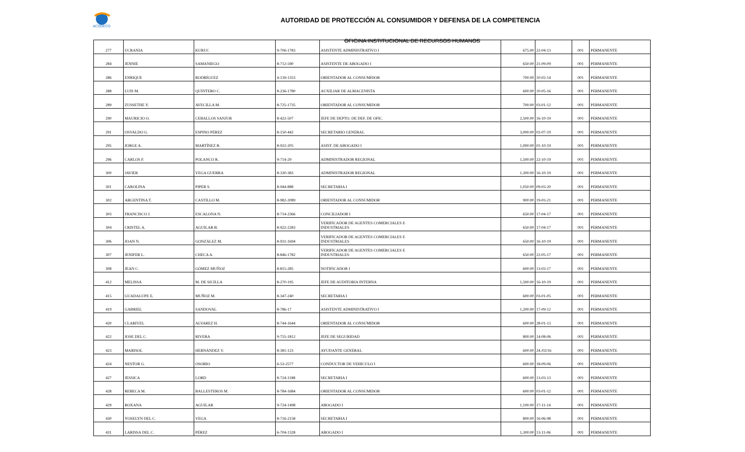ACODECO
AUTORIDAD DE PROTECCIÓN AL CONSUMIDOR Y DEFENSA DE LA COMPETENCIA
OFICINA INSTITUCIONAL DE RECURSOS HUMANOS
| 277 | UCRANIA | KURUC | 9-706-1783 | ASISTENTE ADMINISTRATIVO I | 675.00 | 22-04-13 | 001 | PERMANENTE |
| 284 | JENNIE | SAMANIEGO | 8-712-590 | ASISTENTE DE ABOGADO I | 650.00 | 21-09-09 | 001 | PERMANENTE |
| 286 | ENRIQUE | RODRÍGUEZ | 4-139-1353 | ORIENTADOR AL CONSUMIDOR | 700.00 | 10-02-14 | 001 | PERMANENTE |
| 288 | LUIS M. | QUINTERO C. | 8-236-1780 | AUXILIAR DE ALMACENISTA | 600.00 | 10-05-16 | 001 | PERMANENTE |
| 289 | ZUSSETHE Y. | AVECILLA M. | 8-725-1735 | ORIENTADOR AL CONSUMIDOR | 700.00 | 03-01-12 | 001 | PERMANENTE |
| 290 | MAURICIO O. | CEBALLOS SANJUR | 8-422-507 | JEFE DE DEPTO. DE DEF. DE OFIC. | 2,500.00 | 16-10-19 | 001 | PERMANENTE |
| 291 | OSVALDO G. | ESPINO PÉREZ | 8-150-442 | SECRETARIO GENERAL | 3,000.00 | 02-07-19 | 001 | PERMANENTE |
| 295 | JORGE A. | MARTÍNEZ B. | 8-922-205 | ASIST. DE ABOGADO I | 1,000.00 | 01-10-19 | 001 | PERMANENTE |
| 296 | CARLOS F. | POLANCO R. | 9-714-29 | ADMINISTRADOR REGIONAL | 1,500.00 | 22-10-19 | 001 | PERMANENTE |
| 300 | JAVIER | VEGA GUERRA | 8-330-383 | ADMINISTRADOR REGIONAL | 1,300.00 | 16-10-19 | 001 | PERMANENTE |
| 301 | CAROLINA | PIPER S. | 8-944-888 | SECRETARIA I | 1,050.00 | 09-03-20 | 001 | PERMANENTE |
| 302 | ARGENTINA T. | CASTILLO M. | 8-982-2089 | ORIENTADOR AL CONSUMIDOR | 900.00 | 19-03-21 | 001 | PERMANENTE |
| 303 | FRANCISCO J. | ESCALONA N. | 8-714-2366 | CONCILIADOR I | 650.00 | 17-04-17 | 001 | PERMANENTE |
| 304 | CRISTEL A. | AGUILAR B. | 8-922-2283 | VERIFICADOR DE AGENTES COMERCIALES E INDUSTRIALES | 650.00 | 17-04-17 | 001 | PERMANENTE |
| 306 | JOAN N. | GONZÁLEZ M. | 8-931-1694 | VERIFICADOR DE AGENTES COMERCIALES E INDUSTRIALES | 650.00 | 16-10-19 | 001 | PERMANENTE |
| 307 | JENIFER L. | CHECA A. | 8-846-1782 | VERIFICADOR DE AGENTES COMERCIALES E INDUSTRIALES | 650.00 | 22-05-17 | 001 | PERMANENTE |
| 308 | JEAN C. | GÓMEZ MUÑOZ | 8-815-285 | NOTIFICADOR I | 600.00 | 13-03-17 | 001 | PERMANENTE |
| 412 | MELISSA | M. DE SICILLA | 8-270-195 | JEFE DE AUDITORIA INTERNA | 1,500.00 | 16-10-19 | 001 | PERMANENTE |
| 415 | GUADALUPE E. | MUÑOZ M. | 8-347-240 | SECRETARIA I | 600.00 | 03-01-05 | 001 | PERMANENTE |
| 419 | GABRIEL | SANDOVAL | 8-786-17 | ASISTENTE ADMINISTRATIVO I | 1,200.00 | 17-09-12 | 001 | PERMANENTE |
| 420 | CLARIVEL | ALVAREZ H. | 8-744-1644 | ORIENTADOR AL CONSUMIDOR | 600.00 | 28-01-13 | 001 | PERMANENTE |
| 422 | JOSE DEL C. | RIVERA | 9-755-1812 | JEFE DE SEGURIDAD | 800.00 | 14-08-06 | 001 | PERMANENTE |
| 423 | MARISOL | HERNÁNDEZ V. | 8-381-123 | AYUDANTE GENERAL | 600.00 | 24./02/16 | 001 | PERMANENTE |
| 424 | NESTOR G. | OSORIO | 6-53-2577 | CONDUCTOR DE VEHICULO I | 600.00 | 18-09-06 | 001 | PERMANENTE |
| 427 | JESSICA | LORD | 8-724-1188 | SECRETARIA I | 600.00 | 13-03-13 | 001 | PERMANENTE |
| 428 | REBECA M. | BALLESTEROS M. | 8-784-1684 | ORIENTADOR AL CONSUMIDOR | 600.00 | 03-01-12 | 001 | PERMANENTE |
| 429 | ROXANA | AGUILAR | 9-724-1498 | ABOGADO I | 1,100.00 | 17-11-14 | 001 | PERMANENTE |
| 430 | YOSELYN DEL C. | VEGA | 8-716-2158 | SECRETARIA I | 800.00 | 16-06-98 | 001 | PERMANENTE |
| 431 | LARISSA DEL C. | PÉREZ | 6-704-1328 | ABOGADO I | 1,300.00 | 13-11-06 | 001 | PERMANENTE |